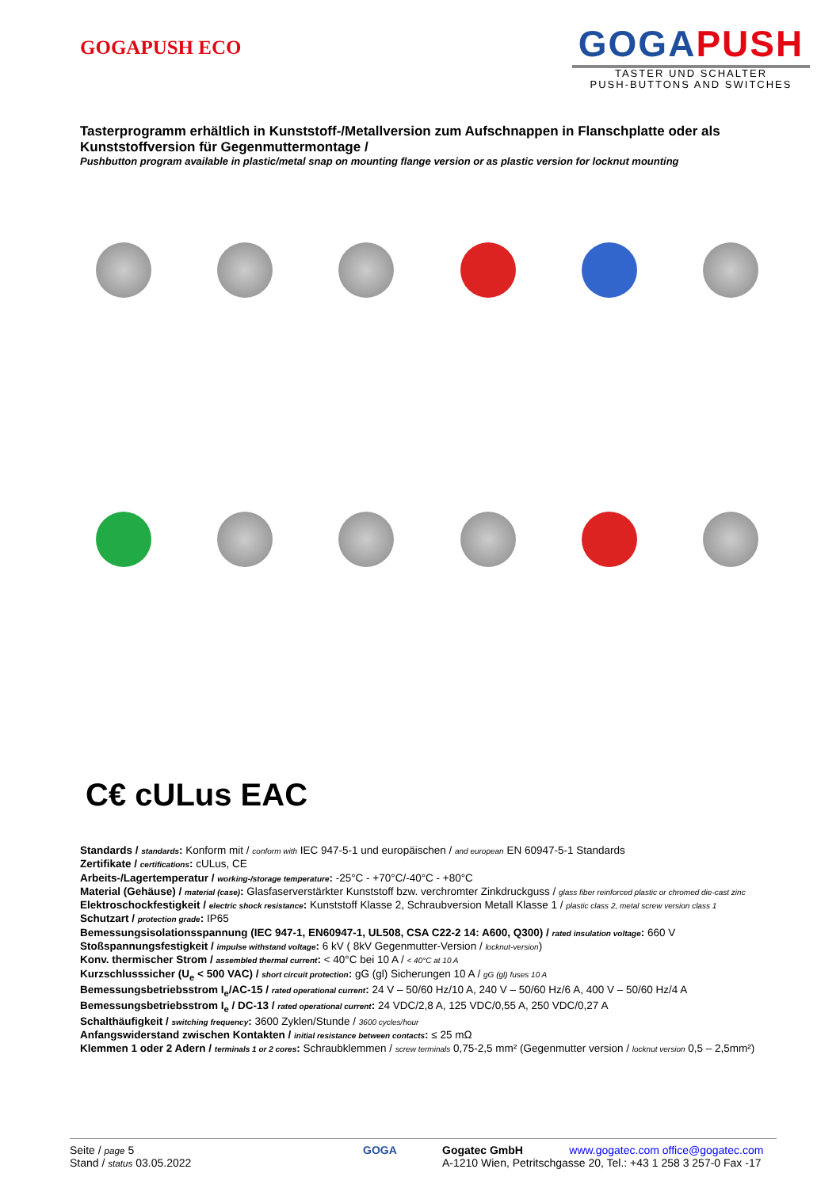GOGAPUSH ECO
GOGAPUSH
TASTER UND SCHALTER
PUSH-BUTTONS AND SWITCHES
Tasterprogramm erhältlich in Kunststoff-/Metallversion zum Aufschnappen in Flanschplatte oder als Kunststoffversion für Gegenmuttermontage /
Pushbutton program available in plastic/metal snap on mounting flange version or as plastic version for locknut mounting
C€ cULus EAC
Standards / standards: Konform mit / conform with IEC 947-5-1 und europäischen / and european EN 60947-5-1 Standards
Zertifikate / certifications: cULus, CE
Arbeits-/Lagertemperatur / working-/storage temperature: -25°C - +70°C/-40°C - +80°C
Material (Gehäuse) / material (case): Glasfaserverstärkter Kunststoff bzw. verchromter Zinkdruckguss / glass fiber reinforced plastic or chromed die-cast zinc
Elektroschockfestigkeit / electric shock resistance: Kunststoff Klasse 2, Schraubversion Metall Klasse 1 / plastic class 2, metal screw version class 1
Schutzart / protection grade: IP65
Bemessungsisolationsspannung (IEC 947-1, EN60947-1, UL508, CSA C22-2 14: A600, Q300) / rated insulation voltage: 660 V
Stoßspannungsfestigkeit / impulse withstand voltage: 6 kV ( 8kV Gegenmutter-Version / locknut-version)
Konv. thermischer Strom / assembled thermal current: < 40°C bei 10 A / < 40°C at 10 A
Kurzschlusssicher (U<sub>e</sub> < 500 VAC) / short circuit protection: gG (gl) Sicherungen 10 A / gG (gl) fuses 10 A
Bemessungsbetriebsstrom I<sub>e</sub>/AC-15 / rated operational current: 24 V – 50/60 Hz/10 A, 240 V – 50/60 Hz/6 A, 400 V – 50/60 Hz/4 A
Bemessungsbetriebsstrom I<sub>e</sub> / DC-13 / rated operational current: 24 VDC/2,8 A, 125 VDC/0,55 A, 250 VDC/0,27 A
Schalthäufigkeit / switching frequency: 3600 Zyklen/Stunde / 3600 cycles/hour
Anfangswiderstand zwischen Kontakten / initial resistance between contacts: ≤ 25 mΩ
Klemmen 1 oder 2 Adern / terminals 1 or 2 cores: Schraubklemmen / screw terminals 0,75-2,5 mm² (Gegenmutter version / locknut version 0,5 – 2,5mm²)
Seite / page 5
Stand / status 03.05.2022
GOGA Gogatec GmbH www.gogatec.com office@gogatec.com
A-1210 Wien, Petritschgasse 20, Tel.: +43 1 258 3 257-0 Fax -17